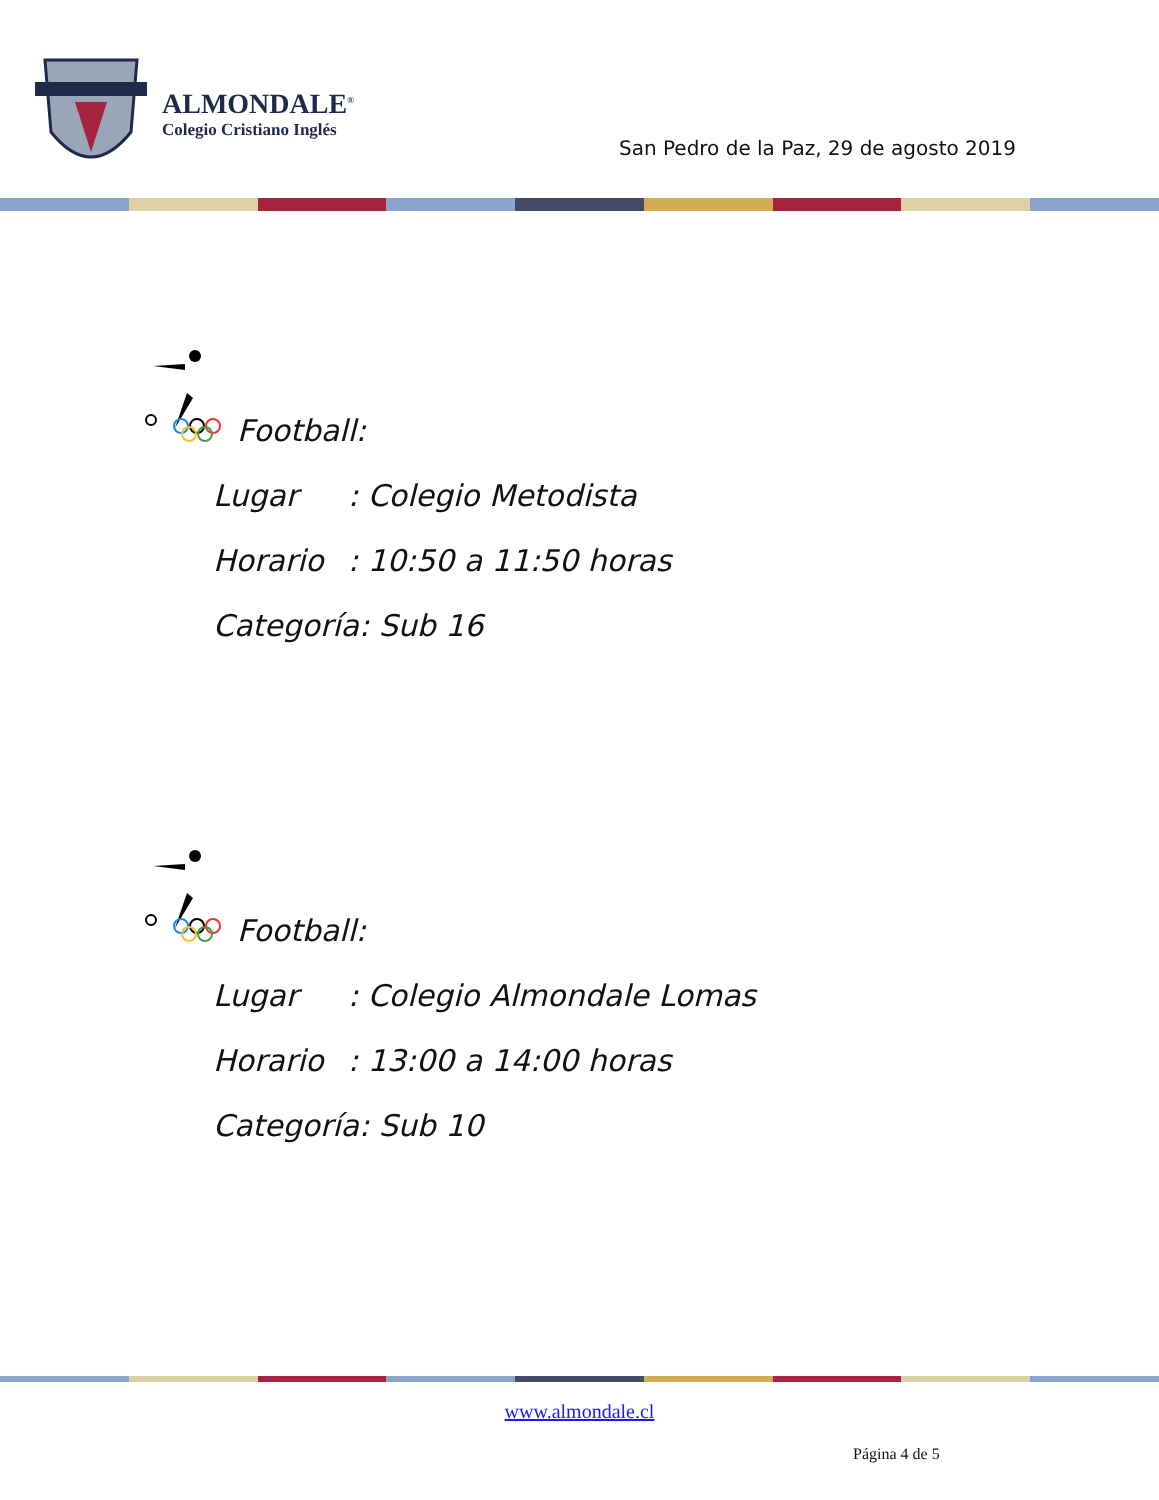ALMONDALE<sup>®</sup>
Colegio Cristiano Inglés
San Pedro de la Paz, 29 de agosto 2019
Football:
Lugar: Colegio Metodista
Horario: 10:50 a 11:50 horas
Categoría: Sub 16
Football:
Lugar: Colegio Almondale Lomas
Horario: 13:00 a 14:00 horas
Categoría: Sub 10
www.almondale.cl
Página 4 de 5